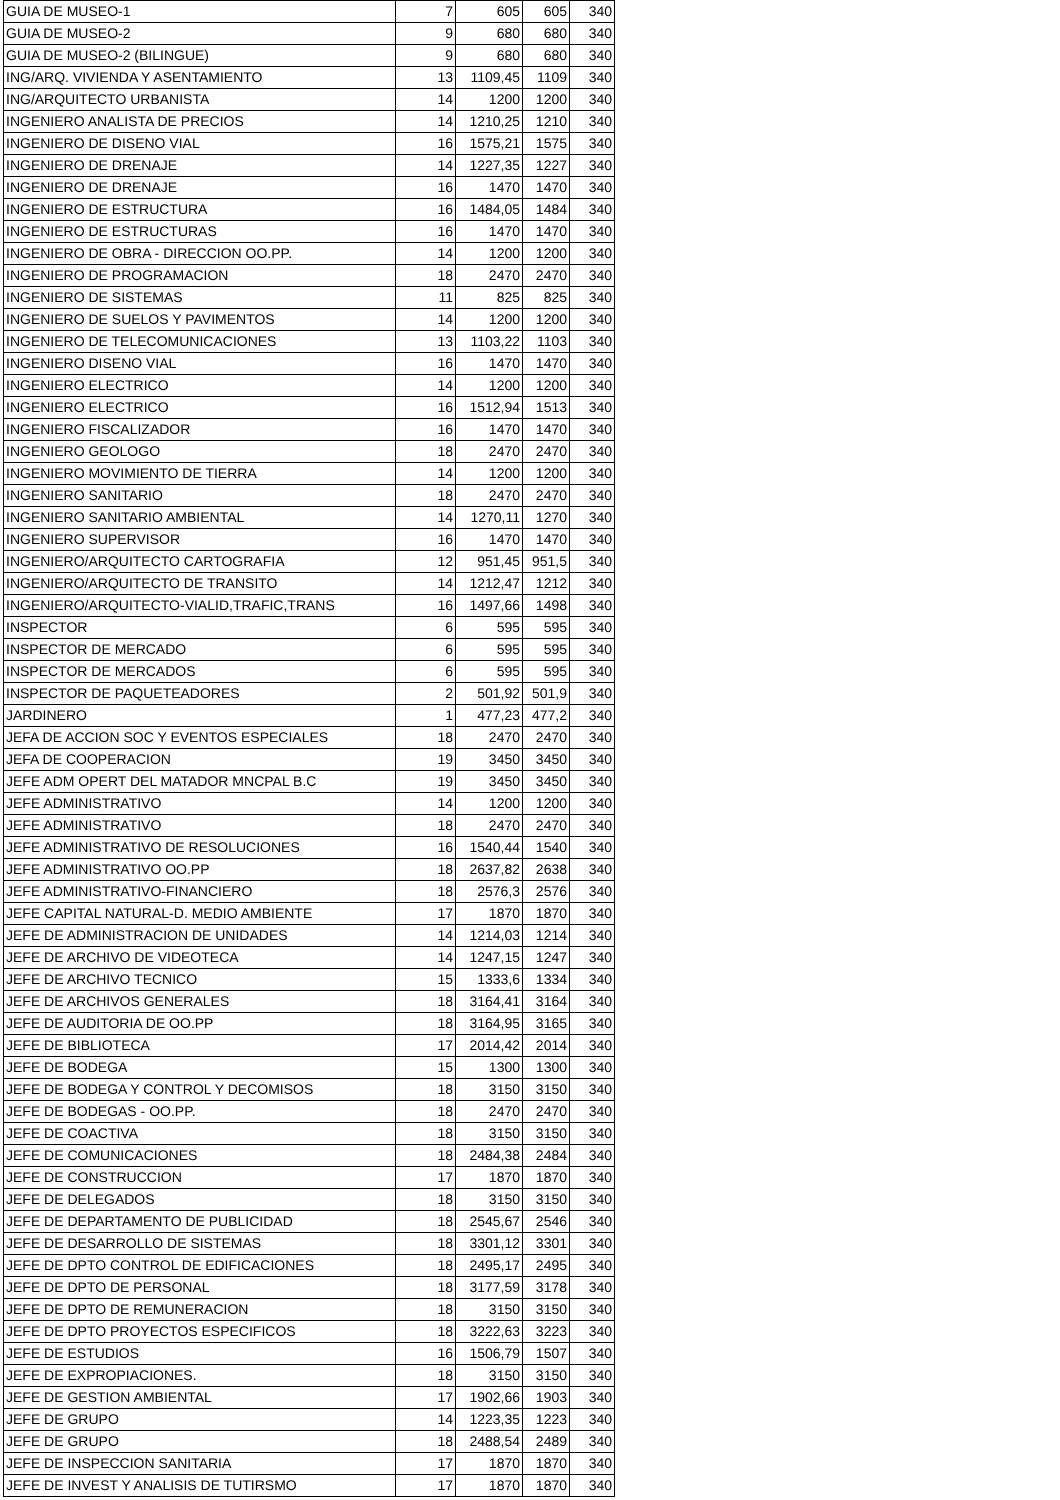| GUIA DE MUSEO-1 | 7 | 605 | 605 | 340 |
| GUIA DE MUSEO-2 | 9 | 680 | 680 | 340 |
| GUIA DE MUSEO-2 (BILINGUE) | 9 | 680 | 680 | 340 |
| ING/ARQ. VIVIENDA Y ASENTAMIENTO | 13 | 1109,45 | 1109 | 340 |
| ING/ARQUITECTO URBANISTA | 14 | 1200 | 1200 | 340 |
| INGENIERO ANALISTA DE PRECIOS | 14 | 1210,25 | 1210 | 340 |
| INGENIERO DE DISENO VIAL | 16 | 1575,21 | 1575 | 340 |
| INGENIERO DE DRENAJE | 14 | 1227,35 | 1227 | 340 |
| INGENIERO DE DRENAJE | 16 | 1470 | 1470 | 340 |
| INGENIERO DE ESTRUCTURA | 16 | 1484,05 | 1484 | 340 |
| INGENIERO DE ESTRUCTURAS | 16 | 1470 | 1470 | 340 |
| INGENIERO DE OBRA - DIRECCION OO.PP. | 14 | 1200 | 1200 | 340 |
| INGENIERO DE PROGRAMACION | 18 | 2470 | 2470 | 340 |
| INGENIERO DE SISTEMAS | 11 | 825 | 825 | 340 |
| INGENIERO DE SUELOS Y PAVIMENTOS | 14 | 1200 | 1200 | 340 |
| INGENIERO DE TELECOMUNICACIONES | 13 | 1103,22 | 1103 | 340 |
| INGENIERO DISENO VIAL | 16 | 1470 | 1470 | 340 |
| INGENIERO ELECTRICO | 14 | 1200 | 1200 | 340 |
| INGENIERO ELECTRICO | 16 | 1512,94 | 1513 | 340 |
| INGENIERO FISCALIZADOR | 16 | 1470 | 1470 | 340 |
| INGENIERO GEOLOGO | 18 | 2470 | 2470 | 340 |
| INGENIERO MOVIMIENTO DE TIERRA | 14 | 1200 | 1200 | 340 |
| INGENIERO SANITARIO | 18 | 2470 | 2470 | 340 |
| INGENIERO SANITARIO AMBIENTAL | 14 | 1270,11 | 1270 | 340 |
| INGENIERO SUPERVISOR | 16 | 1470 | 1470 | 340 |
| INGENIERO/ARQUITECTO CARTOGRAFIA | 12 | 951,45 | 951,5 | 340 |
| INGENIERO/ARQUITECTO DE TRANSITO | 14 | 1212,47 | 1212 | 340 |
| INGENIERO/ARQUITECTO-VIALID,TRAFIC,TRANS | 16 | 1497,66 | 1498 | 340 |
| INSPECTOR | 6 | 595 | 595 | 340 |
| INSPECTOR DE MERCADO | 6 | 595 | 595 | 340 |
| INSPECTOR DE MERCADOS | 6 | 595 | 595 | 340 |
| INSPECTOR DE PAQUETEADORES | 2 | 501,92 | 501,9 | 340 |
| JARDINERO | 1 | 477,23 | 477,2 | 340 |
| JEFA DE ACCION SOC Y EVENTOS ESPECIALES | 18 | 2470 | 2470 | 340 |
| JEFA DE COOPERACION | 19 | 3450 | 3450 | 340 |
| JEFE ADM OPERT DEL MATADOR MNCPAL B.C | 19 | 3450 | 3450 | 340 |
| JEFE ADMINISTRATIVO | 14 | 1200 | 1200 | 340 |
| JEFE ADMINISTRATIVO | 18 | 2470 | 2470 | 340 |
| JEFE ADMINISTRATIVO DE RESOLUCIONES | 16 | 1540,44 | 1540 | 340 |
| JEFE ADMINISTRATIVO OO.PP | 18 | 2637,82 | 2638 | 340 |
| JEFE ADMINISTRATIVO-FINANCIERO | 18 | 2576,3 | 2576 | 340 |
| JEFE CAPITAL NATURAL-D. MEDIO AMBIENTE | 17 | 1870 | 1870 | 340 |
| JEFE DE ADMINISTRACION DE UNIDADES | 14 | 1214,03 | 1214 | 340 |
| JEFE DE ARCHIVO DE VIDEOTECA | 14 | 1247,15 | 1247 | 340 |
| JEFE DE ARCHIVO TECNICO | 15 | 1333,6 | 1334 | 340 |
| JEFE DE ARCHIVOS GENERALES | 18 | 3164,41 | 3164 | 340 |
| JEFE DE AUDITORIA DE OO.PP | 18 | 3164,95 | 3165 | 340 |
| JEFE DE BIBLIOTECA | 17 | 2014,42 | 2014 | 340 |
| JEFE DE BODEGA | 15 | 1300 | 1300 | 340 |
| JEFE DE BODEGA Y CONTROL Y DECOMISOS | 18 | 3150 | 3150 | 340 |
| JEFE DE BODEGAS - OO.PP. | 18 | 2470 | 2470 | 340 |
| JEFE DE COACTIVA | 18 | 3150 | 3150 | 340 |
| JEFE DE COMUNICACIONES | 18 | 2484,38 | 2484 | 340 |
| JEFE DE CONSTRUCCION | 17 | 1870 | 1870 | 340 |
| JEFE DE DELEGADOS | 18 | 3150 | 3150 | 340 |
| JEFE DE DEPARTAMENTO DE PUBLICIDAD | 18 | 2545,67 | 2546 | 340 |
| JEFE DE DESARROLLO DE SISTEMAS | 18 | 3301,12 | 3301 | 340 |
| JEFE DE DPTO CONTROL DE EDIFICACIONES | 18 | 2495,17 | 2495 | 340 |
| JEFE DE DPTO DE PERSONAL | 18 | 3177,59 | 3178 | 340 |
| JEFE DE DPTO DE REMUNERACION | 18 | 3150 | 3150 | 340 |
| JEFE DE DPTO PROYECTOS ESPECIFICOS | 18 | 3222,63 | 3223 | 340 |
| JEFE DE ESTUDIOS | 16 | 1506,79 | 1507 | 340 |
| JEFE DE EXPROPIACIONES. | 18 | 3150 | 3150 | 340 |
| JEFE DE GESTION AMBIENTAL | 17 | 1902,66 | 1903 | 340 |
| JEFE DE GRUPO | 14 | 1223,35 | 1223 | 340 |
| JEFE DE GRUPO | 18 | 2488,54 | 2489 | 340 |
| JEFE DE INSPECCION SANITARIA | 17 | 1870 | 1870 | 340 |
| JEFE DE INVEST Y ANALISIS DE TUTIRSMO | 17 | 1870 | 1870 | 340 |